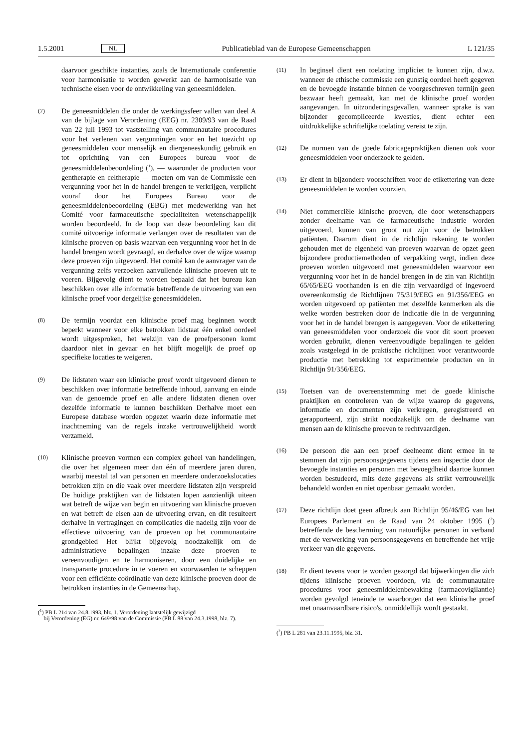1.5.2001 NL Publicatieblad van de Europese Gemeenschappen L 121/35
daarvoor geschikte instanties, zoals de Internationale conferentie voor harmonisatie te worden gewerkt aan de harmonisatie van technische eisen voor de ontwikkeling van geneesmiddelen.
(7)
De geneesmiddelen die onder de werkingssfeer vallen van deel A van de bijlage van Verordening (EEG) nr. 2309/93 van de Raad van 22 juli 1993 tot vaststelling van communautaire procedures voor het verlenen van vergunningen voor en het toezicht op geneesmiddelen voor menselijk en diergeneeskundig gebruik en tot oprichting van een Europees bureau voor de geneesmiddelenbeoordeling (<sup>1</sup>), — waaronder de producten voor gentherapie en celtherapie — moeten om van de Commissie een vergunning voor het in de handel brengen te verkrijgen, verplicht vooraf door het Europees Bureau voor de geneesmiddelenbeoordeling (EBG) met medewerking van het Comité voor farmaceutische specialiteiten wetenschappelijk worden beoordeeld. In de loop van deze beoordeling kan dit comité uitvoerige informatie verlangen over de resultaten van de klinische proeven op basis waarvan een vergunning voor het in de handel brengen wordt gevraagd, en derhalve over de wijze waarop deze proeven zijn uitgevoerd. Het comité kan de aanvrager van de vergunning zelfs verzoeken aanvullende klinische proeven uit te voeren. Bijgevolg dient te worden bepaald dat het bureau kan beschikken over alle informatie betreffende de uitvoering van een klinische proef voor dergelijke geneesmiddelen.
(8)
De termijn voordat een klinische proef mag beginnen wordt beperkt wanneer voor elke betrokken lidstaat één enkel oordeel wordt uitgesproken, het welzijn van de proefpersonen komt daardoor niet in gevaar en het blijft mogelijk de proef op specifieke locaties te weigeren.
(9)
De lidstaten waar een klinische proef wordt uitgevoerd dienen te beschikken over informatie betreffende inhoud, aanvang en einde van de genoemde proef en alle andere lidstaten dienen over dezelfde informatie te kunnen beschikken Derhalve moet een Europese database worden opgezet waarin deze informatie met inachtneming van de regels inzake vertrouwelijkheid wordt verzameld.
(10)
Klinische proeven vormen een complex geheel van handelingen, die over het algemeen meer dan één of meerdere jaren duren, waarbij meestal tal van personen en meerdere onderzoekslocaties betrokken zijn en die vaak over meerdere lidstaten zijn verspreid De huidige praktijken van de lidstaten lopen aanzienlijk uiteen wat betreft de wijze van begin en uitvoering van klinische proeven en wat betreft de eisen aan de uitvoering ervan, en dit resulteert derhalve in vertragingen en complicaties die nadelig zijn voor de effectieve uitvoering van de proeven op het communautaire grondgebied Het blijkt bijgevolg noodzakelijk om de administratieve bepalingen inzake deze proeven te vereenvoudigen en te harmoniseren, door een duidelijke en transparante procedure in te voeren en voorwaarden te scheppen voor een efficiënte coördinatie van deze klinische proeven door de betrokken instanties in de Gemeenschap.
(<sup>1</sup>) PB L 214 van 24.8.1993, blz. 1. Verordening laatstelijk gewijzigd
bij Verordening (EG) nr. 649/98 van de Commissie (PB L 88 van 24.3.1998, blz. 7).
(11)
In beginsel dient een toelating impliciet te kunnen zijn, d.w.z. wanneer de ethische commissie een gunstig oordeel heeft gegeven en de bevoegde instantie binnen de voorgeschreven termijn geen bezwaar heeft gemaakt, kan met de klinische proef worden aangevangen. In uitzonderingsgevallen, wanneer sprake is van bijzonder gecompliceerde kwesties, dient echter een uitdrukkelijke schriftelijke toelating vereist te zijn.
(12)
De normen van de goede fabricagepraktijken dienen ook voor geneesmiddelen voor onderzoek te gelden.
(13)
Er dient in bijzondere voorschriften voor de etikettering van deze geneesmiddelen te worden voorzien.
(14)
Niet commerciële klinische proeven, die door wetenschappers zonder deelname van de farmaceutische industrie worden uitgevoerd, kunnen van groot nut zijn voor de betrokken patiënten. Daarom dient in de richtlijn rekening te worden gehouden met de eigenheid van proeven waarvan de opzet geen bijzondere productiemethoden of verpakking vergt, indien deze proeven worden uitgevoerd met geneesmiddelen waarvoor een vergunning voor het in de handel brengen in de zin van Richtlijn 65/65/EEG voorhanden is en die zijn vervaardigd of ingevoerd overeenkomstig de Richtlijnen 75/319/EEG en 91/356/EEG en worden uitgevoerd op patiënten met dezelfde kenmerken als die welke worden bestreken door de indicatie die in de vergunning voor het in de handel brengen is aangegeven. Voor de etikettering van geneesmiddelen voor onderzoek die voor dit soort proeven worden gebruikt, dienen vereenvoudigde bepalingen te gelden zoals vastgelegd in de praktische richtlijnen voor verantwoorde productie met betrekking tot experimentele producten en in Richtlijn 91/356/EEG.
(15)
Toetsen van de overeenstemming met de goede klinische praktijken en controleren van de wijze waarop de gegevens, informatie en documenten zijn verkregen, geregistreerd en gerapporteerd, zijn strikt noodzakelijk om de deelname van mensen aan de klinische proeven te rechtvaardigen.
(16)
De persoon die aan een proef deelneemt dient ermee in te stemmen dat zijn persoonsgegevens tijdens een inspectie door de bevoegde instanties en personen met bevoegdheid daartoe kunnen worden bestudeerd, mits deze gegevens als strikt vertrouwelijk behandeld worden en niet openbaar gemaakt worden.
(17)
Deze richtlijn doet geen afbreuk aan Richtlijn 95/46/EG van het Europees Parlement en de Raad van 24 oktober 1995 (<sup>2</sup>) betreffende de bescherming van natuurlijke personen in verband met de verwerking van persoonsgegevens en betreffende het vrije verkeer van die gegevens.
(18)
Er dient tevens voor te worden gezorgd dat bijwerkingen die zich tijdens klinische proeven voordoen, via de communautaire procedures voor geneesmiddelenbewaking (farmacovigilantie) worden gevolgd teneinde te waarborgen dat een klinische proef met onaanvaardbare risico's, onmiddellijk wordt gestaakt.
(<sup>2</sup>) PB L 281 van 23.11.1995, blz. 31.